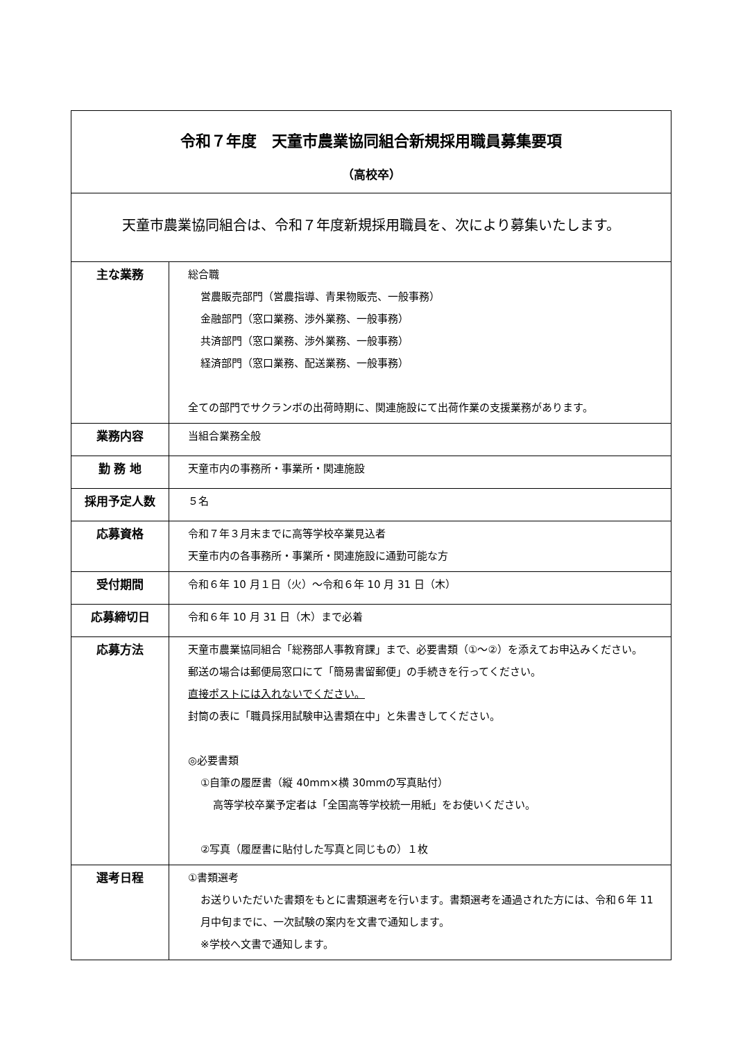| 令和７年度 天童市農業協同組合新規採用職員募集要項 （高校卒） | |
| 天童市農業協同組合は、令和７年度新規採用職員を、次により募集いたします。 | |
| 主な業務 | 総合職 営農販売部門（営農指導、青果物販売、一般事務） 金融部門（窓口業務、渉外業務、一般事務） 共済部門（窓口業務、渉外業務、一般事務） 経済部門（窓口業務、配送業務、一般事務） 全ての部門でサクランボの出荷時期に、関連施設にて出荷作業の支援業務があります。 |
| 業務内容 | 当組合業務全般 |
| 勤 務 地 | 天童市内の事務所・事業所・関連施設 |
| 採用予定人数 | ５名 |
| 応募資格 | 令和７年３月末までに高等学校卒業見込者 天童市内の各事務所・事業所・関連施設に通勤可能な方 |
| 受付期間 | 令和６年 10 月１日（火）～令和６年 10 月 31 日（木） |
| 応募締切日 | 令和６年 10 月 31 日（木）まで必着 |
| 応募方法 | 天童市農業協同組合「総務部人事教育課」まで、必要書類（①～②）を添えてお申込みください。 郵送の場合は郵便局窓口にて「簡易書留郵便」の手続きを行ってください。 直接ポストには入れないでください。 封筒の表に「職員採用試験申込書類在中」と朱書きしてください。 ◎必要書類 ①自筆の履歴書（縦 40mm×横 30mmの写真貼付） 高等学校卒業予定者は「全国高等学校統一用紙」をお使いください。 ②写真（履歴書に貼付した写真と同じもの）１枚 |
| 選考日程 | ①書類選考 お送りいただいた書類をもとに書類選考を行います。書類選考を通過された方には、令和６年 11 月中旬までに、一次試験の案内を文書で通知します。 ※学校へ文書で通知します。 |